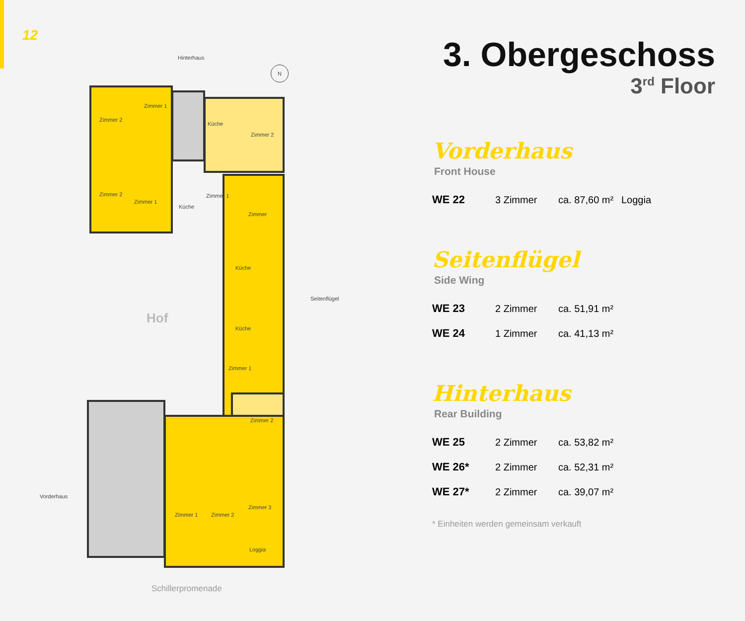12
Hinterhaus
N
Zimmer 2
Zimmer 1
Zimmer 2
Zimmer 1
Küche
Küche
Zimmer 2
Zimmer 1
Zimmer
Küche
Küche
Zimmer 1
Zimmer 2
Zimmer 1 Zimmer 2
Zimmer 3
Loggia
Hof
Seitenflügel
Vorderhaus
Schillerpromenade
3. Obergeschoss
3<sup>rd</sup> Floor
Vorderhaus
Front House
| WE 22 | 3 Zimmer | ca. 87,60 m² | Loggia |
Seitenflügel
Side Wing
| WE 23 | 2 Zimmer | ca. 51,91 m² |
| WE 24 | 1 Zimmer | ca. 41,13 m² |
Hinterhaus
Rear Building
| WE 25 | 2 Zimmer | ca. 53,82 m² |
| WE 26* | 2 Zimmer | ca. 52,31 m² |
| WE 27* | 2 Zimmer | ca. 39,07 m² |
* Einheiten werden gemeinsam verkauft